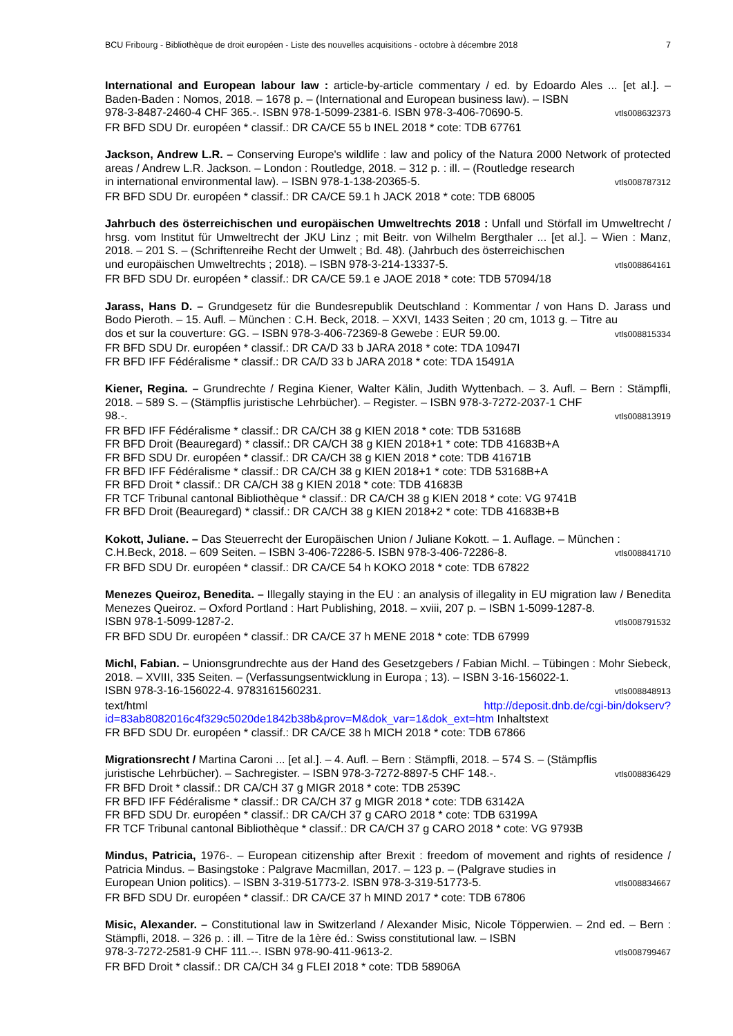BCU Fribourg - Bibliothèque de droit européen - Liste des nouvelles acquisitions - octobre à décembre 2018 7
International and European labour law : article-by-article commentary / ed. by Edoardo Ales ... [et al.]. – Baden-Baden : Nomos, 2018. – 1678 p. – (International and European business law). – ISBN
978-3-8487-2460-4 CHF 365.-. ISBN 978-1-5099-2381-6. ISBN 978-3-406-70690-5. vtls008632373
FR BFD SDU Dr. européen * classif.: DR CA/CE 55 b INEL 2018 * cote: TDB 67761
Jackson, Andrew L.R. – Conserving Europe's wildlife : law and policy of the Natura 2000 Network of protected areas / Andrew L.R. Jackson. – London : Routledge, 2018. – 312 p. : ill. – (Routledge research
in international environmental law). – ISBN 978-1-138-20365-5. vtls008787312
FR BFD SDU Dr. européen * classif.: DR CA/CE 59.1 h JACK 2018 * cote: TDB 68005
Jahrbuch des österreichischen und europäischen Umweltrechts 2018 : Unfall und Störfall im Umweltrecht / hrsg. vom Institut für Umweltrecht der JKU Linz ; mit Beitr. von Wilhelm Bergthaler ... [et al.]. – Wien : Manz, 2018. – 201 S. – (Schriftenreihe Recht der Umwelt ; Bd. 48). (Jahrbuch des österreichischen
und europäischen Umweltrechts ; 2018). – ISBN 978-3-214-13337-5. vtls008864161
FR BFD SDU Dr. européen * classif.: DR CA/CE 59.1 e JAOE 2018 * cote: TDB 57094/18
Jarass, Hans D. – Grundgesetz für die Bundesrepublik Deutschland : Kommentar / von Hans D. Jarass und Bodo Pieroth. – 15. Aufl. – München : C.H. Beck, 2018. – XXVI, 1433 Seiten ; 20 cm, 1013 g. – Titre au
dos et sur la couverture: GG. – ISBN 978-3-406-72369-8 Gewebe : EUR 59.00. vtls008815334
FR BFD SDU Dr. européen * classif.: DR CA/D 33 b JARA 2018 * cote: TDA 10947I
FR BFD IFF Fédéralisme * classif.: DR CA/D 33 b JARA 2018 * cote: TDA 15491A
Kiener, Regina. – Grundrechte / Regina Kiener, Walter Kälin, Judith Wyttenbach. – 3. Aufl. – Bern : Stämpfli, 2018. – 589 S. – (Stämpflis juristische Lehrbücher). – Register. – ISBN 978-3-7272-2037-1 CHF
98.-. vtls008813919
FR BFD IFF Fédéralisme * classif.: DR CA/CH 38 g KIEN 2018 * cote: TDB 53168B
FR BFD Droit (Beauregard) * classif.: DR CA/CH 38 g KIEN 2018+1 * cote: TDB 41683B+A
FR BFD SDU Dr. européen * classif.: DR CA/CH 38 g KIEN 2018 * cote: TDB 41671B
FR BFD IFF Fédéralisme * classif.: DR CA/CH 38 g KIEN 2018+1 * cote: TDB 53168B+A
FR BFD Droit * classif.: DR CA/CH 38 g KIEN 2018 * cote: TDB 41683B
FR TCF Tribunal cantonal Bibliothèque * classif.: DR CA/CH 38 g KIEN 2018 * cote: VG 9741B
FR BFD Droit (Beauregard) * classif.: DR CA/CH 38 g KIEN 2018+2 * cote: TDB 41683B+B
Kokott, Juliane. – Das Steuerrecht der Europäischen Union / Juliane Kokott. – 1. Auflage. – München :
C.H.Beck, 2018. – 609 Seiten. – ISBN 3-406-72286-5. ISBN 978-3-406-72286-8. vtls008841710
FR BFD SDU Dr. européen * classif.: DR CA/CE 54 h KOKO 2018 * cote: TDB 67822
Menezes Queiroz, Benedita. – Illegally staying in the EU : an analysis of illegality in EU migration law / Benedita Menezes Queiroz. – Oxford Portland : Hart Publishing, 2018. – xviii, 207 p. – ISBN 1-5099-1287-8.
ISBN 978-1-5099-1287-2. vtls008791532
FR BFD SDU Dr. européen * classif.: DR CA/CE 37 h MENE 2018 * cote: TDB 67999
Michl, Fabian. – Unionsgrundrechte aus der Hand des Gesetzgebers / Fabian Michl. – Tübingen : Mohr Siebeck, 2018. – XVIII, 335 Seiten. – (Verfassungsentwicklung in Europa ; 13). – ISBN 3-16-156022-1.
ISBN 978-3-16-156022-4. 9783161560231. vtls008848913
text/html http://deposit.dnb.de/cgi-bin/dokserv?id=83ab8082016c4f329c5020de1842b38b&prov=M&dok_var=1&dok_ext=htm Inhaltstext
FR BFD SDU Dr. européen * classif.: DR CA/CE 38 h MICH 2018 * cote: TDB 67866
Migrationsrecht / Martina Caroni ... [et al.]. – 4. Aufl. – Bern : Stämpfli, 2018. – 574 S. – (Stämpflis
juristische Lehrbücher). – Sachregister. – ISBN 978-3-7272-8897-5 CHF 148.-. vtls008836429
FR BFD Droit * classif.: DR CA/CH 37 g MIGR 2018 * cote: TDB 2539C
FR BFD IFF Fédéralisme * classif.: DR CA/CH 37 g MIGR 2018 * cote: TDB 63142A
FR BFD SDU Dr. européen * classif.: DR CA/CH 37 g CARO 2018 * cote: TDB 63199A
FR TCF Tribunal cantonal Bibliothèque * classif.: DR CA/CH 37 g CARO 2018 * cote: VG 9793B
Mindus, Patricia, 1976-. – European citizenship after Brexit : freedom of movement and rights of residence / Patricia Mindus. – Basingstoke : Palgrave Macmillan, 2017. – 123 p. – (Palgrave studies in
European Union politics). – ISBN 3-319-51773-2. ISBN 978-3-319-51773-5. vtls008834667
FR BFD SDU Dr. européen * classif.: DR CA/CE 37 h MIND 2017 * cote: TDB 67806
Misic, Alexander. – Constitutional law in Switzerland / Alexander Misic, Nicole Töpperwien. – 2nd ed. – Bern : Stämpfli, 2018. – 326 p. : ill. – Titre de la 1ère éd.: Swiss constitutional law. – ISBN
978-3-7272-2581-9 CHF 111.--. ISBN 978-90-411-9613-2. vtls008799467
FR BFD Droit * classif.: DR CA/CH 34 g FLEI 2018 * cote: TDB 58906A